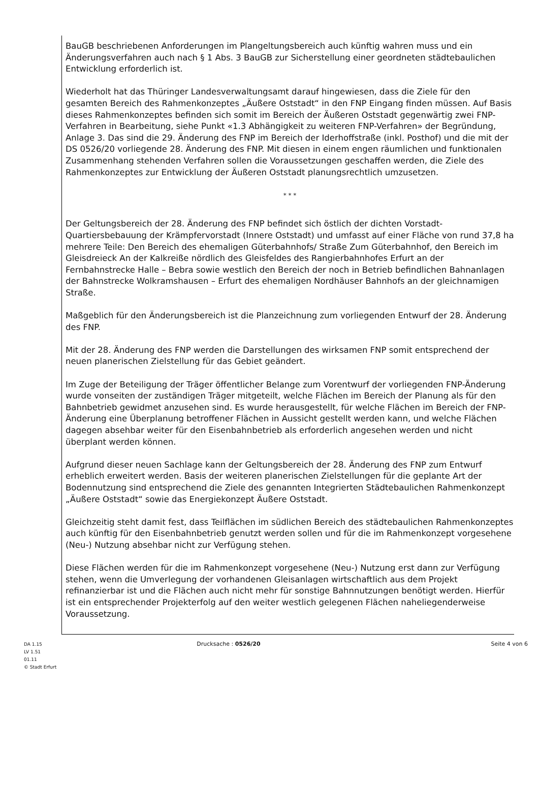BauGB beschriebenen Anforderungen im Plangeltungsbereich auch künftig wahren muss und ein Änderungsverfahren auch nach § 1 Abs. 3 BauGB zur Sicherstellung einer geordneten städtebaulichen Entwicklung erforderlich ist.
Wiederholt hat das Thüringer Landesverwaltungsamt darauf hingewiesen, dass die Ziele für den gesamten Bereich des Rahmenkonzeptes „Äußere Oststadt“ in den FNP Eingang finden müssen. Auf Basis dieses Rahmenkonzeptes befinden sich somit im Bereich der Äußeren Oststadt gegenwärtig zwei FNP-Verfahren in Bearbeitung, siehe Punkt «1.3 Abhängigkeit zu weiteren FNP-Verfahren» der Begründung, Anlage 3. Das sind die 29. Änderung des FNP im Bereich der Iderhoffstraße (inkl. Posthof) und die mit der DS 0526/20 vorliegende 28. Änderung des FNP. Mit diesen in einem engen räumlichen und funktionalen Zusammenhang stehenden Verfahren sollen die Voraussetzungen geschaffen werden, die Ziele des Rahmenkonzeptes zur Entwicklung der Äußeren Oststadt planungsrechtlich umzusetzen.
* * *
Der Geltungsbereich der 28. Änderung des FNP befindet sich östlich der dichten Vorstadt-Quartiersbebauung der Krämpfervorstadt (Innere Oststadt) und umfasst auf einer Fläche von rund 37,8 ha mehrere Teile: Den Bereich des ehemaligen Güterbahnhofs/ Straße Zum Güterbahnhof, den Bereich im Gleisdreieck An der Kalkreiße nördlich des Gleisfeldes des Rangierbahnhofes Erfurt an der Fernbahnstrecke Halle – Bebra sowie westlich den Bereich der noch in Betrieb befindlichen Bahnanlagen der Bahnstrecke Wolkramshausen – Erfurt des ehemaligen Nordhäuser Bahnhofs an der gleichnamigen Straße.
Maßgeblich für den Änderungsbereich ist die Planzeichnung zum vorliegenden Entwurf der 28. Änderung des FNP.
Mit der 28. Änderung des FNP werden die Darstellungen des wirksamen FNP somit entsprechend der neuen planerischen Zielstellung für das Gebiet geändert.
Im Zuge der Beteiligung der Träger öffentlicher Belange zum Vorentwurf der vorliegenden FNP-Änderung wurde vonseiten der zuständigen Träger mitgeteilt, welche Flächen im Bereich der Planung als für den Bahnbetrieb gewidmet anzusehen sind. Es wurde herausgestellt, für welche Flächen im Bereich der FNP-Änderung eine Überplanung betroffener Flächen in Aussicht gestellt werden kann, und welche Flächen dagegen absehbar weiter für den Eisenbahnbetrieb als erforderlich angesehen werden und nicht überplant werden können.
Aufgrund dieser neuen Sachlage kann der Geltungsbereich der 28. Änderung des FNP zum Entwurf erheblich erweitert werden. Basis der weiteren planerischen Zielstellungen für die geplante Art der Bodennutzung sind entsprechend die Ziele des genannten Integrierten Städtebaulichen Rahmenkonzept „Äußere Oststadt“ sowie das Energiekonzept Äußere Oststadt.
Gleichzeitig steht damit fest, dass Teilflächen im südlichen Bereich des städtebaulichen Rahmenkonzeptes auch künftig für den Eisenbahnbetrieb genutzt werden sollen und für die im Rahmenkonzept vorgesehene (Neu-) Nutzung absehbar nicht zur Verfügung stehen.
Diese Flächen werden für die im Rahmenkonzept vorgesehene (Neu-) Nutzung erst dann zur Verfügung stehen, wenn die Umverlegung der vorhandenen Gleisanlagen wirtschaftlich aus dem Projekt refinanzierbar ist und die Flächen auch nicht mehr für sonstige Bahnnutzungen benötigt werden. Hierfür ist ein entsprechender Projekterfolg auf den weiter westlich gelegenen Flächen naheliegenderweise Voraussetzung.
DA 1.15
LV 1.51
01.11
© Stadt Erfurt
Drucksache : 0526/20 Seite 4 von 6